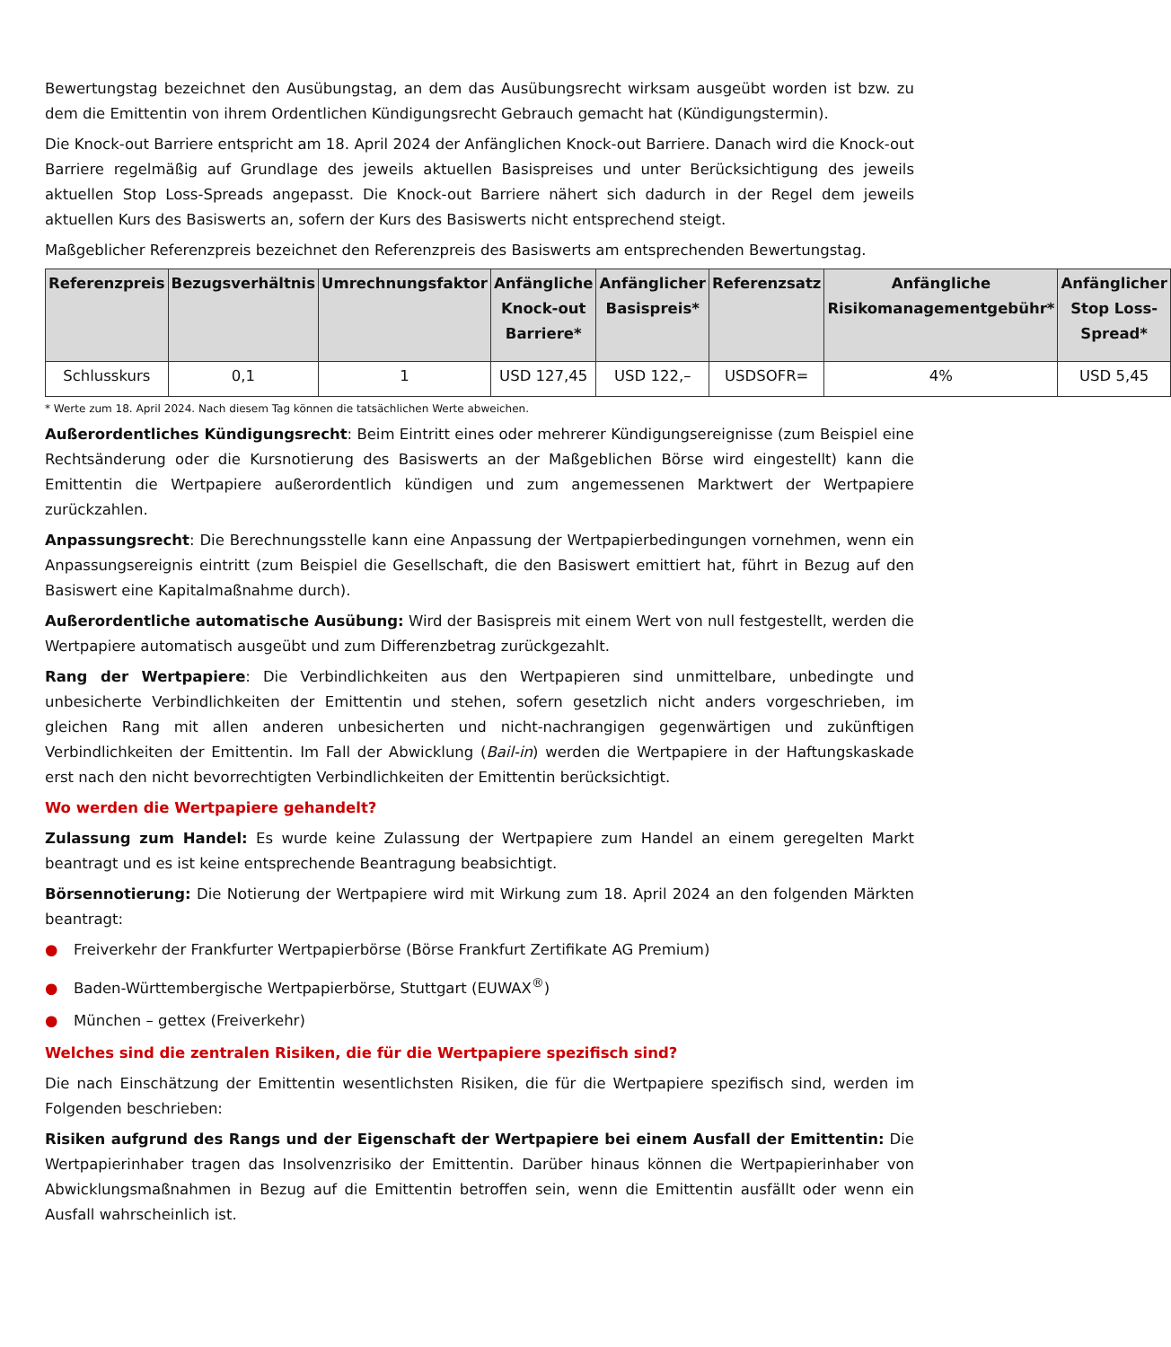Bewertungstag bezeichnet den Ausübungstag, an dem das Ausübungsrecht wirksam ausgeübt worden ist bzw. zu dem die Emittentin von ihrem Ordentlichen Kündigungsrecht Gebrauch gemacht hat (Kündigungstermin).
Die Knock-out Barriere entspricht am 18. April 2024 der Anfänglichen Knock-out Barriere. Danach wird die Knock-out Barriere regelmäßig auf Grundlage des jeweils aktuellen Basispreises und unter Berücksichtigung des jeweils aktuellen Stop Loss-Spreads angepasst. Die Knock-out Barriere nähert sich dadurch in der Regel dem jeweils aktuellen Kurs des Basiswerts an, sofern der Kurs des Basiswerts nicht entsprechend steigt.
Maßgeblicher Referenzpreis bezeichnet den Referenzpreis des Basiswerts am entsprechenden Bewertungstag.
| Referenzpreis | Bezugsverhältnis | Umrechnungsfaktor | Anfängliche Knock-out Barriere* | Anfänglicher Basispreis* | Referenzsatz | Anfängliche Risikomanagementgebühr* | Anfänglicher Stop Loss-Spread* |
| --- | --- | --- | --- | --- | --- | --- | --- |
| Schlusskurs | 0,1 | 1 | USD 127,45 | USD 122,– | USDSOFR= | 4% | USD 5,45 |
* Werte zum 18. April 2024. Nach diesem Tag können die tatsächlichen Werte abweichen.
Außerordentliches Kündigungsrecht: Beim Eintritt eines oder mehrerer Kündigungsereignisse (zum Beispiel eine Rechtsänderung oder die Kursnotierung des Basiswerts an der Maßgeblichen Börse wird eingestellt) kann die Emittentin die Wertpapiere außerordentlich kündigen und zum angemessenen Marktwert der Wertpapiere zurückzahlen.
Anpassungsrecht: Die Berechnungsstelle kann eine Anpassung der Wertpapierbedingungen vornehmen, wenn ein Anpassungsereignis eintritt (zum Beispiel die Gesellschaft, die den Basiswert emittiert hat, führt in Bezug auf den Basiswert eine Kapitalmaßnahme durch).
Außerordentliche automatische Ausübung: Wird der Basispreis mit einem Wert von null festgestellt, werden die Wertpapiere automatisch ausgeübt und zum Differenzbetrag zurückgezahlt.
Rang der Wertpapiere: Die Verbindlichkeiten aus den Wertpapieren sind unmittelbare, unbedingte und unbesicherte Verbindlichkeiten der Emittentin und stehen, sofern gesetzlich nicht anders vorgeschrieben, im gleichen Rang mit allen anderen unbesicherten und nicht-nachrangigen gegenwärtigen und zukünftigen Verbindlichkeiten der Emittentin. Im Fall der Abwicklung (Bail-in) werden die Wertpapiere in der Haftungskaskade erst nach den nicht bevorrechtigten Verbindlichkeiten der Emittentin berücksichtigt.
Wo werden die Wertpapiere gehandelt?
Zulassung zum Handel: Es wurde keine Zulassung der Wertpapiere zum Handel an einem geregelten Markt beantragt und es ist keine entsprechende Beantragung beabsichtigt.
Börsennotierung: Die Notierung der Wertpapiere wird mit Wirkung zum 18. April 2024 an den folgenden Märkten beantragt:
● Freiverkehr der Frankfurter Wertpapierbörse (Börse Frankfurt Zertifikate AG Premium)
● Baden-Württembergische Wertpapierbörse, Stuttgart (EUWAX<sup>®</sup>)
● München – gettex (Freiverkehr)
Welches sind die zentralen Risiken, die für die Wertpapiere spezifisch sind?
Die nach Einschätzung der Emittentin wesentlichsten Risiken, die für die Wertpapiere spezifisch sind, werden im Folgenden beschrieben:
Risiken aufgrund des Rangs und der Eigenschaft der Wertpapiere bei einem Ausfall der Emittentin: Die Wertpapierinhaber tragen das Insolvenzrisiko der Emittentin. Darüber hinaus können die Wertpapierinhaber von Abwicklungsmaßnahmen in Bezug auf die Emittentin betroffen sein, wenn die Emittentin ausfällt oder wenn ein Ausfall wahrscheinlich ist.